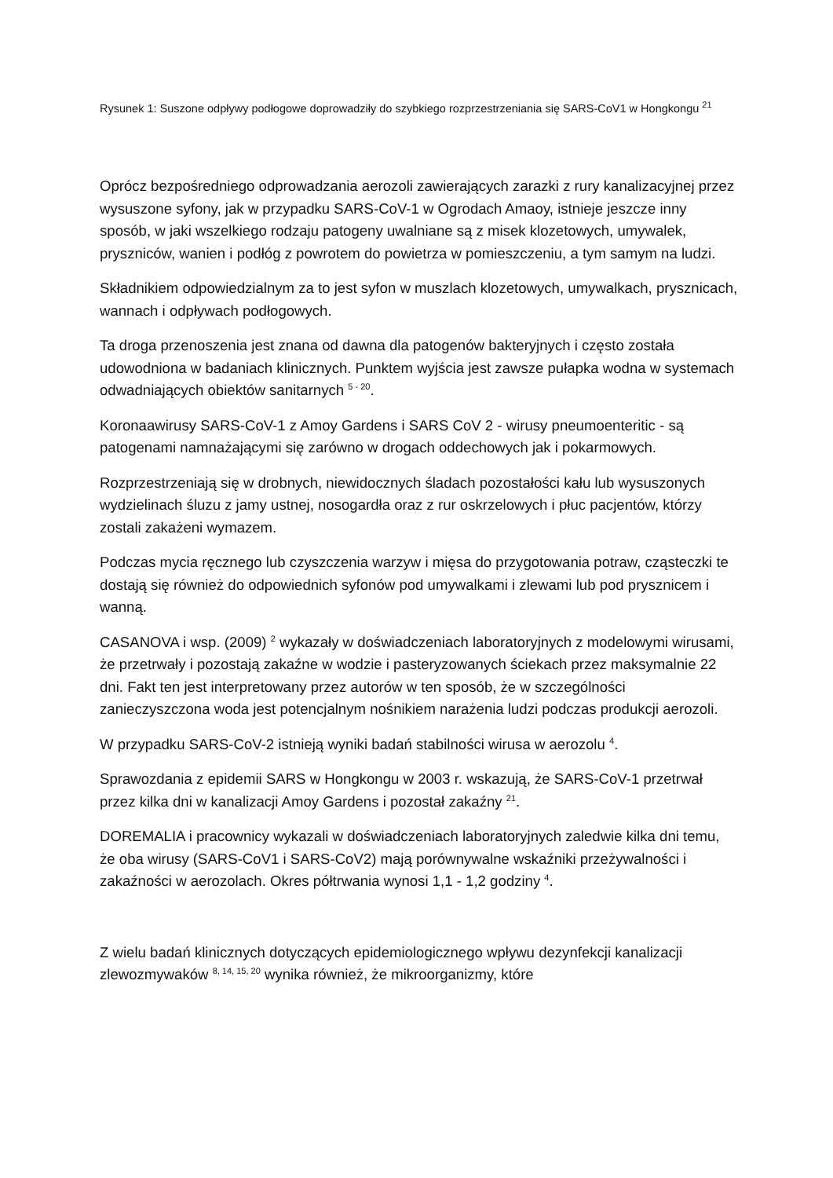Rysunek 1: Suszone odpływy podłogowe doprowadziły do szybkiego rozprzestrzeniania się SARS-CoV1 w Hongkongu <sup>21</sup>
Oprócz bezpośredniego odprowadzania aerozoli zawierających zarazki z rury kanalizacyjnej przez wysuszone syfony, jak w przypadku SARS-CoV-1 w Ogrodach Amaoy, istnieje jeszcze inny sposób, w jaki wszelkiego rodzaju patogeny uwalniane są z misek klozetowych, umywalek, pryszniców, wanien i podłóg z powrotem do powietrza w pomieszczeniu, a tym samym na ludzi.
Składnikiem odpowiedzialnym za to jest syfon w muszlach klozetowych, umywalkach, prysznicach, wannach i odpływach podłogowych.
Ta droga przenoszenia jest znana od dawna dla patogenów bakteryjnych i często została udowodniona w badaniach klinicznych. Punktem wyjścia jest zawsze pułapka wodna w systemach odwadniających obiektów sanitarnych <sup>5 - 20</sup>.
Koronaawirusy SARS-CoV-1 z Amoy Gardens i SARS CoV 2 - wirusy pneumoenteritic - są patogenami namnażającymi się zarówno w drogach oddechowych jak i pokarmowych.
Rozprzestrzeniają się w drobnych, niewidocznych śladach pozostałości kału lub wysuszonych wydzielinach śluzu z jamy ustnej, nosogardła oraz z rur oskrzelowych i płuc pacjentów, którzy zostali zakażeni wymazem.
Podczas mycia ręcznego lub czyszczenia warzyw i mięsa do przygotowania potraw, cząsteczki te dostają się również do odpowiednich syfonów pod umywalkami i zlewami lub pod prysznicem i wanną.
CASANOVA i wsp. (2009) <sup>2</sup> wykazały w doświadczeniach laboratoryjnych z modelowymi wirusami, że przetrwały i pozostają zakaźne w wodzie i pasteryzowanych ściekach przez maksymalnie 22 dni. Fakt ten jest interpretowany przez autorów w ten sposób, że w szczególności zanieczyszczona woda jest potencjalnym nośnikiem narażenia ludzi podczas produkcji aerozoli.
W przypadku SARS-CoV-2 istnieją wyniki badań stabilności wirusa w aerozolu <sup>4</sup>.
Sprawozdania z epidemii SARS w Hongkongu w 2003 r. wskazują, że SARS-CoV-1 przetrwał przez kilka dni w kanalizacji Amoy Gardens i pozostał zakaźny <sup>21</sup>.
DOREMALIA i pracownicy wykazali w doświadczeniach laboratoryjnych zaledwie kilka dni temu, że oba wirusy (SARS-CoV1 i SARS-CoV2) mają porównywalne wskaźniki przeżywalności i zakaźności w aerozolach. Okres półtrwania wynosi 1,1 - 1,2 godziny <sup>4</sup>.
Z wielu badań klinicznych dotyczących epidemiologicznego wpływu dezynfekcji kanalizacji zlewozmywaków <sup>8, 14, 15, 20</sup> wynika również, że mikroorganizmy, które